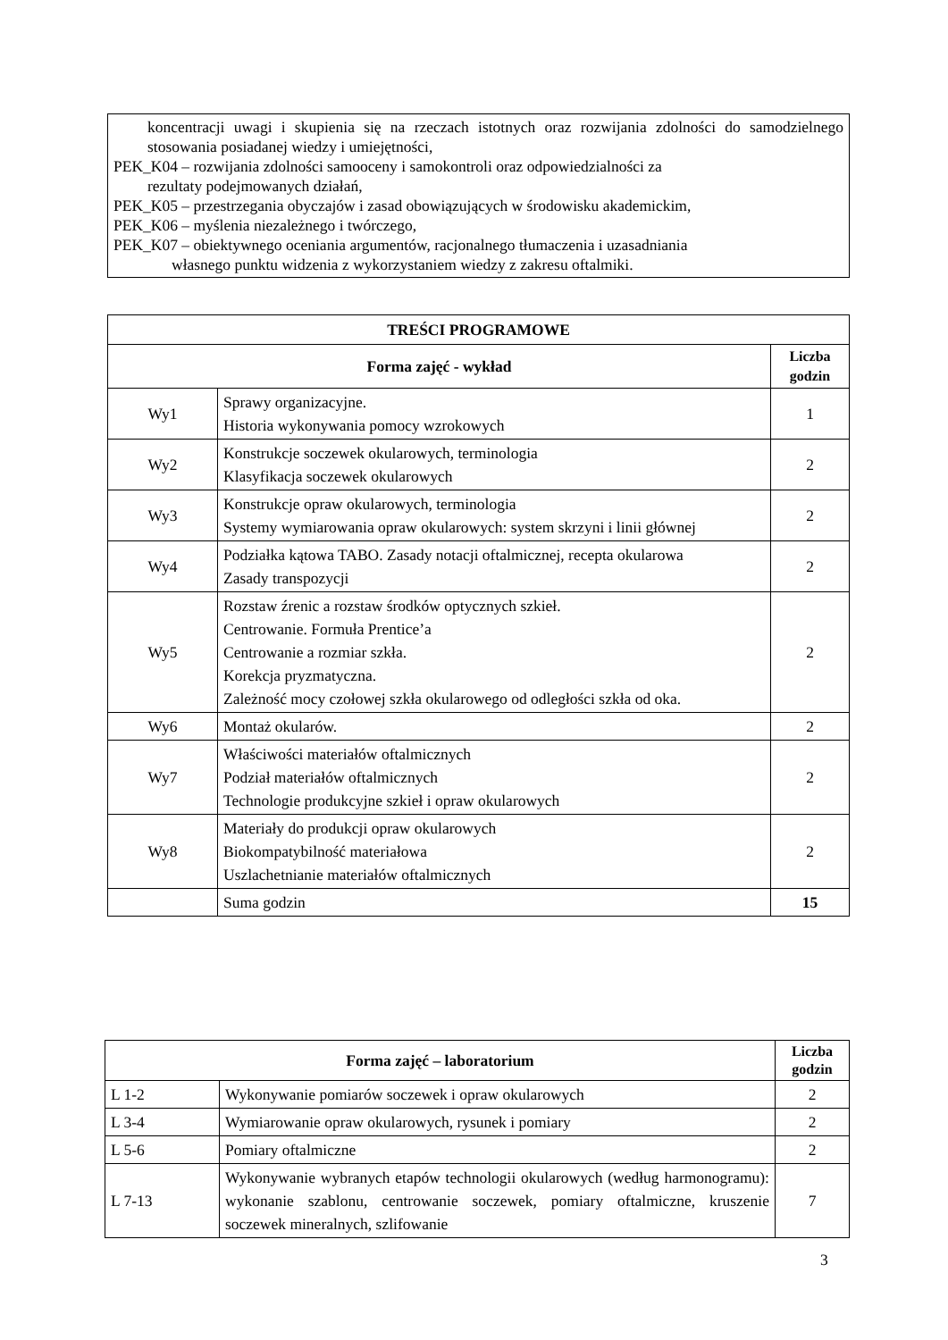koncentracji uwagi i skupienia się na rzeczach istotnych oraz rozwijania zdolności do samodzielnego stosowania posiadanej wiedzy i umiejętności,
PEK_K04 – rozwijania zdolności samooceny i samokontroli oraz odpowiedzialności za
rezultaty podejmowanych działań,
PEK_K05 – przestrzegania obyczajów i zasad obowiązujących w środowisku akademickim,
PEK_K06 – myślenia niezależnego i twórczego,
PEK_K07 – obiektywnego oceniania argumentów, racjonalnego tłumaczenia i uzasadniania
własnego punktu widzenia z wykorzystaniem wiedzy z zakresu oftalmiki.
| TREŚCI PROGRAMOWE | | |
| --- | --- | --- |
| Forma zajęć - wykład | | Liczba godzin |
| Wy1 | Sprawy organizacyjne. Historia wykonywania pomocy wzrokowych | 1 |
| Wy2 | Konstrukcje soczewek okularowych, terminologia Klasyfikacja soczewek okularowych | 2 |
| Wy3 | Konstrukcje opraw okularowych, terminologia Systemy wymiarowania opraw okularowych: system skrzyni i linii głównej | 2 |
| Wy4 | Podziałka kątowa TABO. Zasady notacji oftalmicznej, recepta okularowa Zasady transpozycji | 2 |
| Wy5 | Rozstaw źrenic a rozstaw środków optycznych szkieł. Centrowanie. Formuła Prentice’a Centrowanie a rozmiar szkła. Korekcja pryzmatyczna. Zależność mocy czołowej szkła okularowego od odległości szkła od oka. | 2 |
| Wy6 | Montaż okularów. | 2 |
| Wy7 | Właściwości materiałów oftalmicznych Podział materiałów oftalmicznych Technologie produkcyjne szkieł i opraw okularowych | 2 |
| Wy8 | Materiały do produkcji opraw okularowych Biokompatybilność materiałowa Uszlachetnianie materiałów oftalmicznych | 2 |
| | Suma godzin | 15 |
| Forma zajęć – laboratorium | | Liczba godzin |
| --- | --- | --- |
| L 1-2 | Wykonywanie pomiarów soczewek i opraw okularowych | 2 |
| L 3-4 | Wymiarowanie opraw okularowych, rysunek i pomiary | 2 |
| L 5-6 | Pomiary oftalmiczne | 2 |
| L 7-13 | Wykonywanie wybranych etapów technologii okularowych (według harmonogramu): wykonanie szablonu, centrowanie soczewek, pomiary oftalmiczne, kruszenie soczewek mineralnych, szlifowanie | 7 |
3